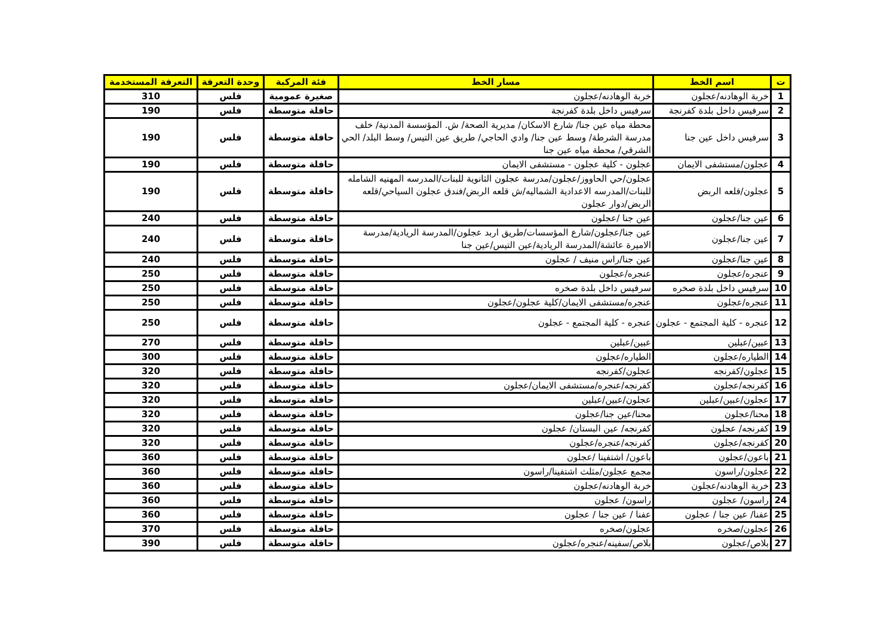| ت | اسم الخط | مسار الخط | فئة المركبة | وحدة التعرفة | التعرفة المستخدمة |
| --- | --- | --- | --- | --- | --- |
| 1 | خربة الوهادنه/عجلون | خربة الوهادنه/عجلون | صغيرة عمومية | فلس | 310 |
| 2 | سرفيس داخل بلدة كفرنجة | سرفيس داخل بلدة كفرنجة | حافلة متوسطة | فلس | 190 |
| 3 | سرفيس داخل عين جنا | محطة مياه عين جنا/ شارع الاسكان/ مديرية الصحة/ ش. المؤسسة المدنية/ خلف مدرسة الشرطة/ وسط عين جنا/ وادي الحاجي/ طريق عين التيس/ وسط البلد/ الحي الشرقي/ محطة مياه عين جنا | حافلة متوسطة | فلس | 190 |
| 4 | عجلون/مستشفى الايمان | عجلون - كلية عجلون - مستشفى الايمان | حافلة متوسطة | فلس | 190 |
| 5 | عجلون/قلعه الربض | عجلون/حي الحاووز/عجلون/مدرسة عجلون الثانوية للبنات/المدرسه المهنيه الشامله للبنات/المدرسه الاعدادية الشماليه/ش قلعه الربض/فندق عجلون السياحي/قلعه الربض/دوار عجلون | حافلة متوسطة | فلس | 190 |
| 6 | عين جنا/عجلون | عين جنا /عجلون | حافلة متوسطة | فلس | 240 |
| 7 | عين جنا/عجلون | عين جنا/عجلون/شارع المؤسسات/طريق اربد عجلون/المدرسة الريادية/مدرسة الاميرة عائشة/المدرسة الريادية/عين التيس/عين جنا | حافلة متوسطة | فلس | 240 |
| 8 | عين جنا/عجلون | عين جنا/راس منيف / عجلون | حافلة متوسطة | فلس | 240 |
| 9 | عنجره/عجلون | عنجره/عجلون | حافلة متوسطة | فلس | 250 |
| 10 | سرفيس داخل بلدة صخره | سرفيس داخل بلدة صخره | حافلة متوسطة | فلس | 250 |
| 11 | عنجره/عجلون | عنجره/مستشفى الايمان/كلية عجلون/عجلون | حافلة متوسطة | فلس | 250 |
| 12 | عنجره - كلية المجتمع - عجلون | عنجره - كلية المجتمع - عجلون | حافلة متوسطة | فلس | 250 |
| 13 | عبين/عبلين | عبين/عبلين | حافلة متوسطة | فلس | 270 |
| 14 | الطياره/عجلون | الطياره/عجلون | حافلة متوسطة | فلس | 300 |
| 15 | عجلون/كفرنجه | عجلون/كفرنجه | حافلة متوسطة | فلس | 320 |
| 16 | كفرنجه/عجلون | كفرنجه/عنجره/مستشفى الايمان/عجلون | حافلة متوسطة | فلس | 320 |
| 17 | عجلون/عبين/عبلين | عجلون/عبين/عبلين | حافلة متوسطة | فلس | 320 |
| 18 | محنا/عجلون | محنا/عين جنا/عجلون | حافلة متوسطة | فلس | 320 |
| 19 | كفرنجه/ عجلون | كفرنجه/ عين البستان/ عجلون | حافلة متوسطة | فلس | 320 |
| 20 | كفرنجه/عجلون | كفرنجه/عنجره/عجلون | حافلة متوسطة | فلس | 320 |
| 21 | باعون/عجلون | باعون/ اشتفينا /عجلون | حافلة متوسطة | فلس | 360 |
| 22 | عجلون/راسون | مجمع عجلون/مثلث اشتفينا/راسون | حافلة متوسطة | فلس | 360 |
| 23 | خربة الوهادنه/عجلون | خربة الوهادنه/عجلون | حافلة متوسطة | فلس | 360 |
| 24 | راسون/ عجلون | راسون/ عجلون | حافلة متوسطة | فلس | 360 |
| 25 | عفنا/ عين جنا / عجلون | عفنا / عين جنا / عجلون | حافلة متوسطة | فلس | 360 |
| 26 | عجلون/صخره | عجلون/صخره | حافلة متوسطة | فلس | 370 |
| 27 | بلاص/عجلون | بلاص/سفينه/عنجره/عجلون | حافلة متوسطة | فلس | 390 |